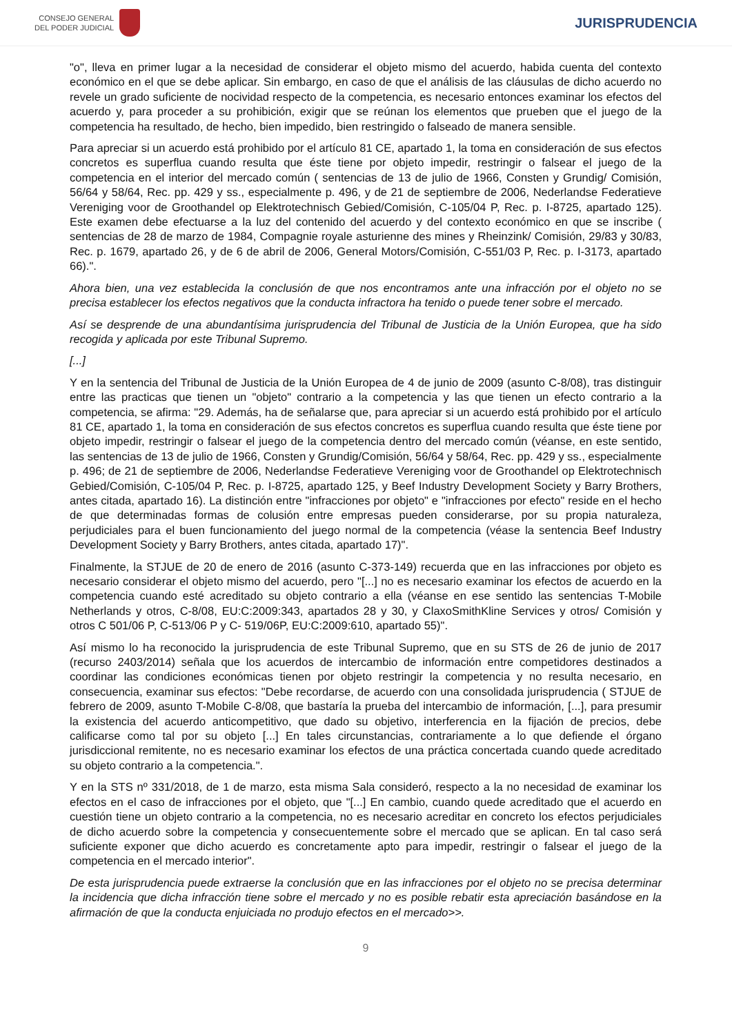CONSEJO GENERAL
DEL PODER JUDICIAL
JURISPRUDENCIA
"o", lleva en primer lugar a la necesidad de considerar el objeto mismo del acuerdo, habida cuenta del contexto económico en el que se debe aplicar. Sin embargo, en caso de que el análisis de las cláusulas de dicho acuerdo no revele un grado suficiente de nocividad respecto de la competencia, es necesario entonces examinar los efectos del acuerdo y, para proceder a su prohibición, exigir que se reúnan los elementos que prueben que el juego de la competencia ha resultado, de hecho, bien impedido, bien restringido o falseado de manera sensible.
Para apreciar si un acuerdo está prohibido por el artículo 81 CE, apartado 1, la toma en consideración de sus efectos concretos es superflua cuando resulta que éste tiene por objeto impedir, restringir o falsear el juego de la competencia en el interior del mercado común ( sentencias de 13 de julio de 1966, Consten y Grundig/ Comisión, 56/64 y 58/64, Rec. pp. 429 y ss., especialmente p. 496, y de 21 de septiembre de 2006, Nederlandse Federatieve Vereniging voor de Groothandel op Elektrotechnisch Gebied/Comisión, C-105/04 P, Rec. p. I-8725, apartado 125). Este examen debe efectuarse a la luz del contenido del acuerdo y del contexto económico en que se inscribe ( sentencias de 28 de marzo de 1984, Compagnie royale asturienne des mines y Rheinzink/ Comisión, 29/83 y 30/83, Rec. p. 1679, apartado 26, y de 6 de abril de 2006, General Motors/Comisión, C-551/03 P, Rec. p. I-3173, apartado 66).".
Ahora bien, una vez establecida la conclusión de que nos encontramos ante una infracción por el objeto no se precisa establecer los efectos negativos que la conducta infractora ha tenido o puede tener sobre el mercado.
Así se desprende de una abundantísima jurisprudencia del Tribunal de Justicia de la Unión Europea, que ha sido recogida y aplicada por este Tribunal Supremo.
[...]
Y en la sentencia del Tribunal de Justicia de la Unión Europea de 4 de junio de 2009 (asunto C-8/08), tras distinguir entre las practicas que tienen un "objeto" contrario a la competencia y las que tienen un efecto contrario a la competencia, se afirma: "29. Además, ha de señalarse que, para apreciar si un acuerdo está prohibido por el artículo 81 CE, apartado 1, la toma en consideración de sus efectos concretos es superflua cuando resulta que éste tiene por objeto impedir, restringir o falsear el juego de la competencia dentro del mercado común (véanse, en este sentido, las sentencias de 13 de julio de 1966, Consten y Grundig/Comisión, 56/64 y 58/64, Rec. pp. 429 y ss., especialmente p. 496; de 21 de septiembre de 2006, Nederlandse Federatieve Vereniging voor de Groothandel op Elektrotechnisch Gebied/Comisión, C-105/04 P, Rec. p. I-8725, apartado 125, y Beef Industry Development Society y Barry Brothers, antes citada, apartado 16). La distinción entre "infracciones por objeto" e "infracciones por efecto" reside en el hecho de que determinadas formas de colusión entre empresas pueden considerarse, por su propia naturaleza, perjudiciales para el buen funcionamiento del juego normal de la competencia (véase la sentencia Beef Industry Development Society y Barry Brothers, antes citada, apartado 17)".
Finalmente, la STJUE de 20 de enero de 2016 (asunto C-373-149) recuerda que en las infracciones por objeto es necesario considerar el objeto mismo del acuerdo, pero "[...] no es necesario examinar los efectos de acuerdo en la competencia cuando esté acreditado su objeto contrario a ella (véanse en ese sentido las sentencias T-Mobile Netherlands y otros, C-8/08, EU:C:2009:343, apartados 28 y 30, y ClaxoSmithKline Services y otros/ Comisión y otros C 501/06 P, C-513/06 P y C- 519/06P, EU:C:2009:610, apartado 55)".
Así mismo lo ha reconocido la jurisprudencia de este Tribunal Supremo, que en su STS de 26 de junio de 2017 (recurso 2403/2014) señala que los acuerdos de intercambio de información entre competidores destinados a coordinar las condiciones económicas tienen por objeto restringir la competencia y no resulta necesario, en consecuencia, examinar sus efectos: "Debe recordarse, de acuerdo con una consolidada jurisprudencia ( STJUE de febrero de 2009, asunto T-Mobile C-8/08, que bastaría la prueba del intercambio de información, [...], para presumir la existencia del acuerdo anticompetitivo, que dado su objetivo, interferencia en la fijación de precios, debe calificarse como tal por su objeto [...] En tales circunstancias, contrariamente a lo que defiende el órgano jurisdiccional remitente, no es necesario examinar los efectos de una práctica concertada cuando quede acreditado su objeto contrario a la competencia.".
Y en la STS nº 331/2018, de 1 de marzo, esta misma Sala consideró, respecto a la no necesidad de examinar los efectos en el caso de infracciones por el objeto, que "[...] En cambio, cuando quede acreditado que el acuerdo en cuestión tiene un objeto contrario a la competencia, no es necesario acreditar en concreto los efectos perjudiciales de dicho acuerdo sobre la competencia y consecuentemente sobre el mercado que se aplican. En tal caso será suficiente exponer que dicho acuerdo es concretamente apto para impedir, restringir o falsear el juego de la competencia en el mercado interior".
De esta jurisprudencia puede extraerse la conclusión que en las infracciones por el objeto no se precisa determinar la incidencia que dicha infracción tiene sobre el mercado y no es posible rebatir esta apreciación basándose en la afirmación de que la conducta enjuiciada no produjo efectos en el mercado>>.
9